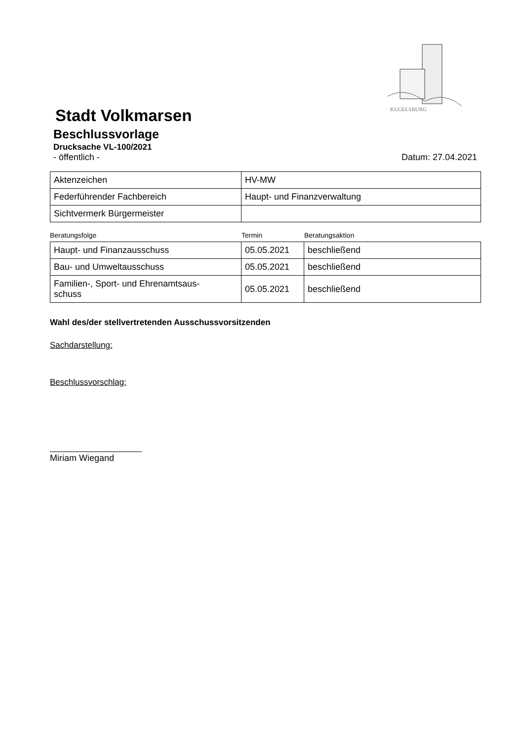KUGELSBURG
Stadt Volkmarsen
Beschlussvorlage
Drucksache VL-100/2021
- öffentlich - Datum: 27.04.2021
| Aktenzeichen | HV-MW |
| Federführender Fachbereich | Haupt- und Finanzverwaltung |
| Sichtvermerk Bürgermeister | |
Beratungsfolge Termin Beratungsaktion
| Haupt- und Finanzausschuss | 05.05.2021 | beschließend |
| Bau- und Umweltausschuss | 05.05.2021 | beschließend |
| Familien-, Sport- und Ehrenamtsaus- schuss | 05.05.2021 | beschließend |
Wahl des/der stellvertretenden Ausschussvorsitzenden
Sachdarstellung:
Beschlussvorschlag:
Miriam Wiegand